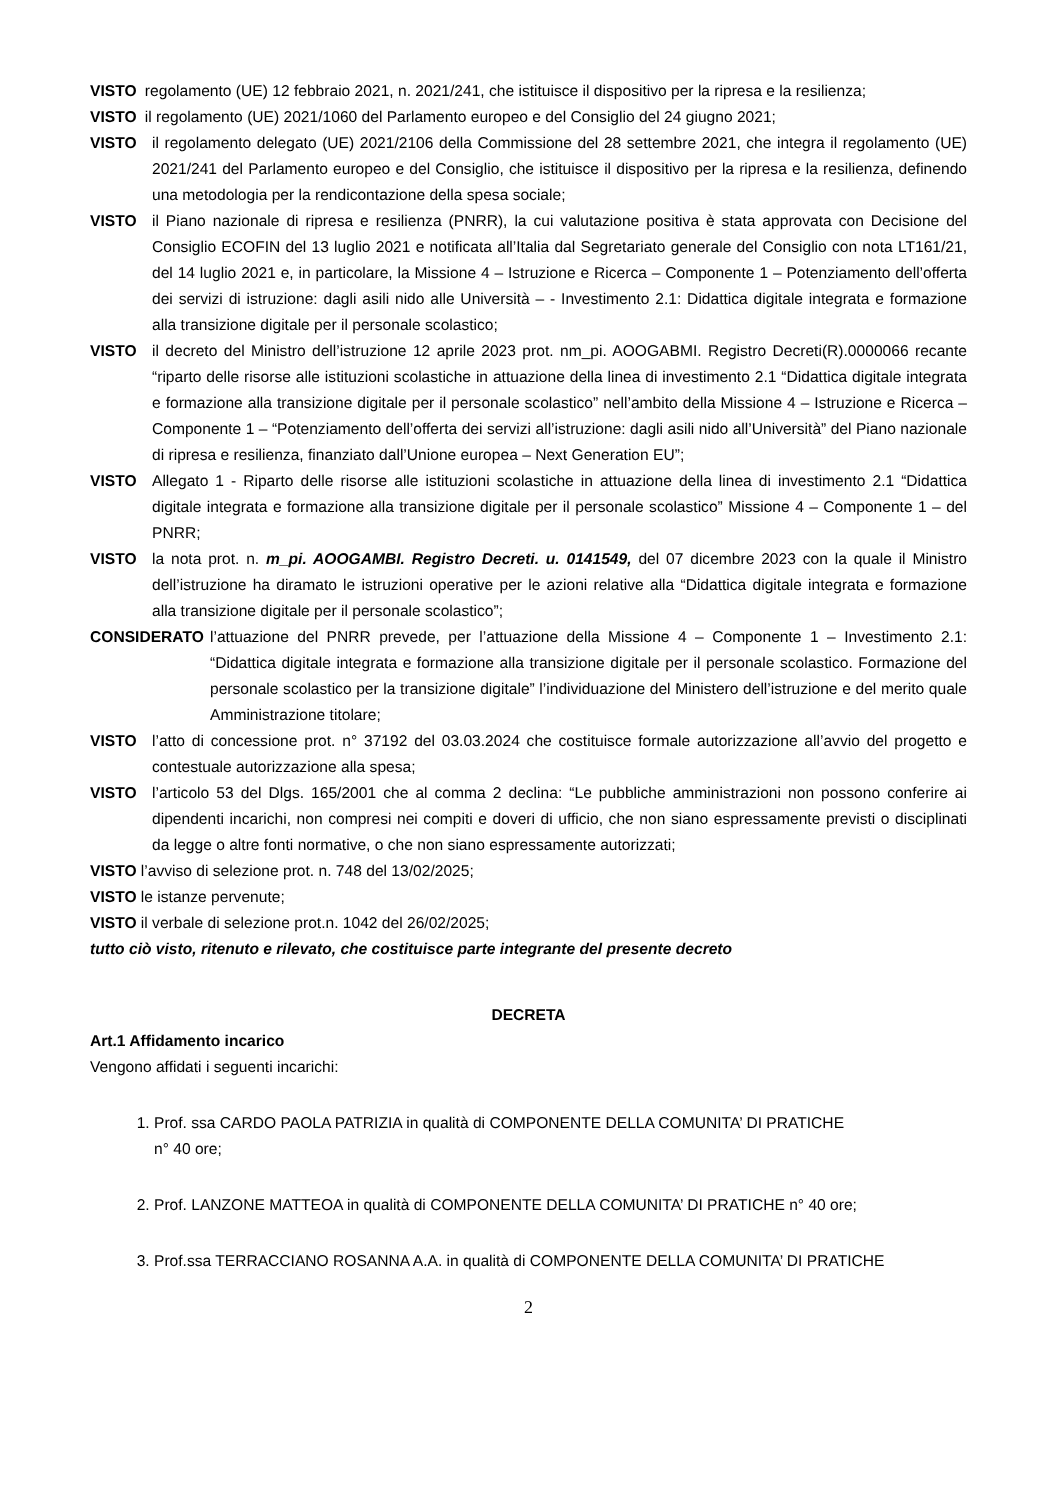VISTO regolamento (UE) 12 febbraio 2021, n. 2021/241, che istituisce il dispositivo per la ripresa e la resilienza;
VISTO il regolamento (UE) 2021/1060 del Parlamento europeo e del Consiglio del 24 giugno 2021;
VISTO il regolamento delegato (UE) 2021/2106 della Commissione del 28 settembre 2021, che integra il regolamento (UE) 2021/241 del Parlamento europeo e del Consiglio, che istituisce il dispositivo per la ripresa e la resilienza, definendo una metodologia per la rendicontazione della spesa sociale;
VISTO il Piano nazionale di ripresa e resilienza (PNRR), la cui valutazione positiva è stata approvata con Decisione del Consiglio ECOFIN del 13 luglio 2021 e notificata all’Italia dal Segretariato generale del Consiglio con nota LT161/21, del 14 luglio 2021 e, in particolare, la Missione 4 – Istruzione e Ricerca – Componente 1 – Potenziamento dell’offerta dei servizi di istruzione: dagli asili nido alle Università – - Investimento 2.1: Didattica digitale integrata e formazione alla transizione digitale per il personale scolastico;
VISTO il decreto del Ministro dell’istruzione 12 aprile 2023 prot. nm_pi. AOOGABMI. Registro Decreti(R).0000066 recante “riparto delle risorse alle istituzioni scolastiche in attuazione della linea di investimento 2.1 “Didattica digitale integrata e formazione alla transizione digitale per il personale scolastico” nell’ambito della Missione 4 – Istruzione e Ricerca – Componente 1 – “Potenziamento dell’offerta dei servizi all’istruzione: dagli asili nido all’Università” del Piano nazionale di ripresa e resilienza, finanziato dall’Unione europea – Next Generation EU”;
VISTO Allegato 1 - Riparto delle risorse alle istituzioni scolastiche in attuazione della linea di investimento 2.1 “Didattica digitale integrata e formazione alla transizione digitale per il personale scolastico” Missione 4 – Componente 1 – del PNRR;
VISTO la nota prot. n. m_pi. AOOGAMBI. Registro Decreti. u. 0141549, del 07 dicembre 2023 con la quale il Ministro dell’istruzione ha diramato le istruzioni operative per le azioni relative alla “Didattica digitale integrata e formazione alla transizione digitale per il personale scolastico”;
CONSIDERATO l’attuazione del PNRR prevede, per l’attuazione della Missione 4 – Componente 1 – Investimento 2.1: “Didattica digitale integrata e formazione alla transizione digitale per il personale scolastico. Formazione del personale scolastico per la transizione digitale” l’individuazione del Ministero dell’istruzione e del merito quale Amministrazione titolare;
VISTO l’atto di concessione prot. n° 37192 del 03.03.2024 che costituisce formale autorizzazione all’avvio del progetto e contestuale autorizzazione alla spesa;
VISTO l’articolo 53 del Dlgs. 165/2001 che al comma 2 declina: “Le pubbliche amministrazioni non possono conferire ai dipendenti incarichi, non compresi nei compiti e doveri di ufficio, che non siano espressamente previsti o disciplinati da legge o altre fonti normative, o che non siano espressamente autorizzati;
VISTO l’avviso di selezione prot. n. 748 del 13/02/2025;
VISTO le istanze pervenute;
VISTO il verbale di selezione prot.n. 1042 del 26/02/2025;
tutto ciò visto, ritenuto e rilevato, che costituisce parte integrante del presente decreto
DECRETA
Art.1 Affidamento incarico
Vengono affidati i seguenti incarichi:
1. Prof. ssa CARDO PAOLA PATRIZIA in qualità di COMPONENTE DELLA COMUNITA’ DI PRATICHE
n° 40 ore;
2. Prof. LANZONE MATTEOA in qualità di COMPONENTE DELLA COMUNITA’ DI PRATICHE n° 40 ore;
3. Prof.ssa TERRACCIANO ROSANNA A.A. in qualità di COMPONENTE DELLA COMUNITA’ DI PRATICHE
2